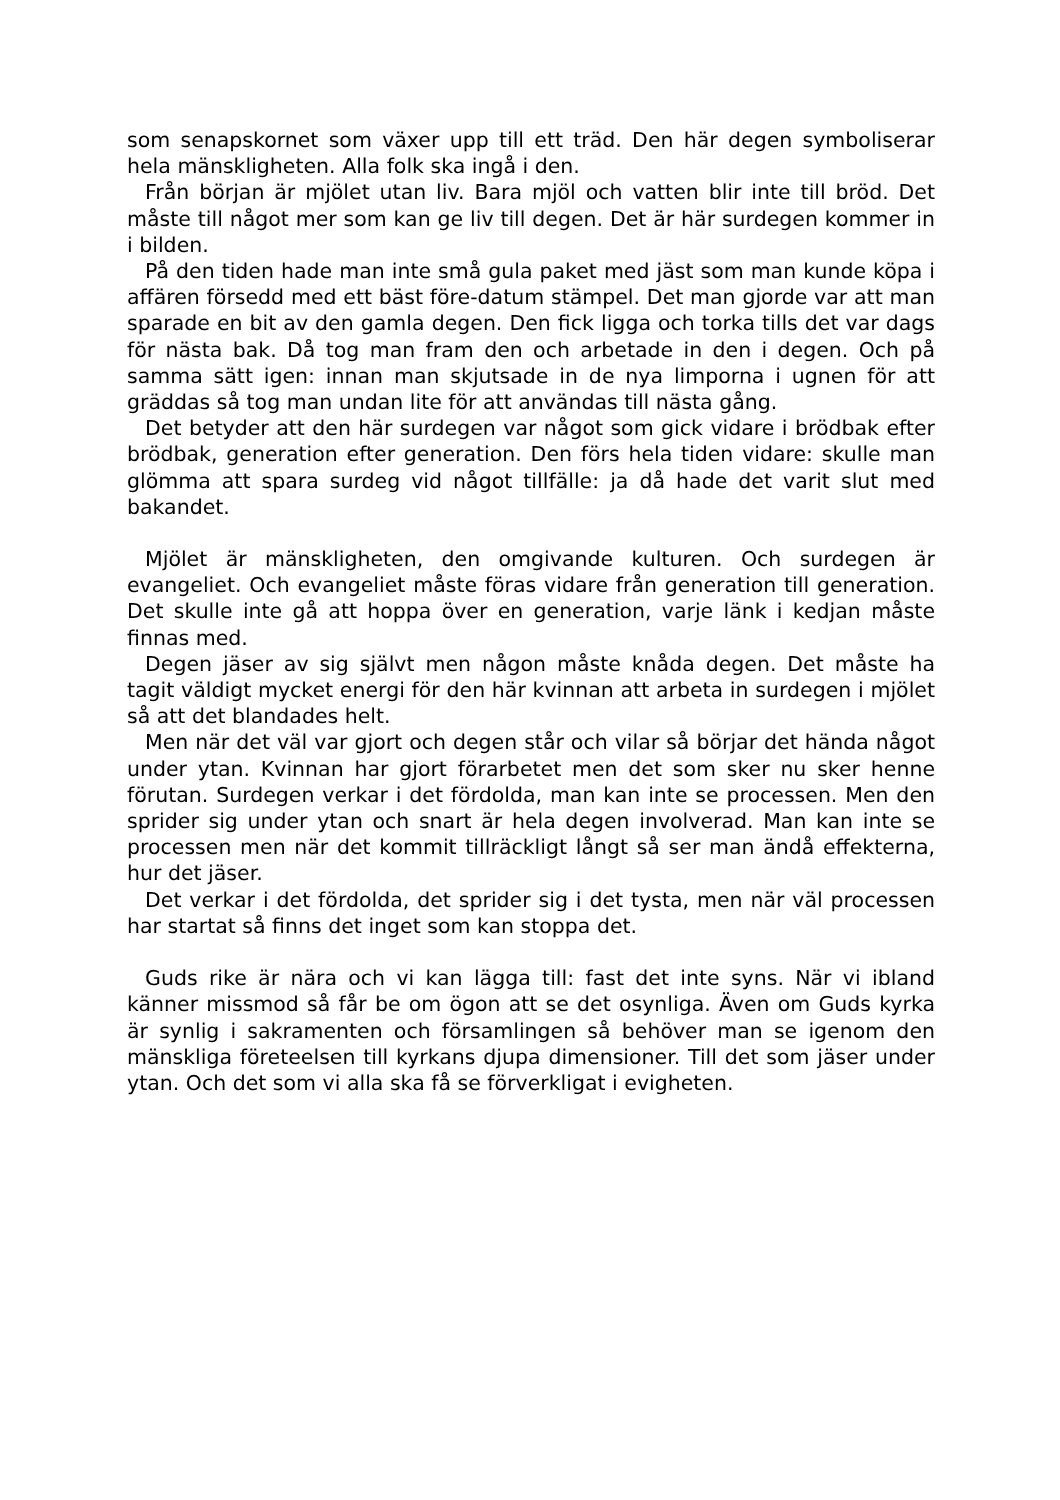som senapskornet som växer upp till ett träd. Den här degen symboliserar hela mänskligheten. Alla folk ska ingå i den.
Från början är mjölet utan liv. Bara mjöl och vatten blir inte till bröd. Det måste till något mer som kan ge liv till degen. Det är här surdegen kommer in i bilden.
På den tiden hade man inte små gula paket med jäst som man kunde köpa i affären försedd med ett bäst före-datum stämpel. Det man gjorde var att man sparade en bit av den gamla degen. Den fick ligga och torka tills det var dags för nästa bak. Då tog man fram den och arbetade in den i degen. Och på samma sätt igen: innan man skjutsade in de nya limporna i ugnen för att gräddas så tog man undan lite för att användas till nästa gång.
Det betyder att den här surdegen var något som gick vidare i brödbak efter brödbak, generation efter generation. Den förs hela tiden vidare: skulle man glömma att spara surdeg vid något tillfälle: ja då hade det varit slut med bakandet.
Mjölet är mänskligheten, den omgivande kulturen. Och surdegen är evangeliet. Och evangeliet måste föras vidare från generation till generation. Det skulle inte gå att hoppa över en generation, varje länk i kedjan måste finnas med.
Degen jäser av sig självt men någon måste knåda degen. Det måste ha tagit väldigt mycket energi för den här kvinnan att arbeta in surdegen i mjölet så att det blandades helt.
Men när det väl var gjort och degen står och vilar så börjar det hända något under ytan. Kvinnan har gjort förarbetet men det som sker nu sker henne förutan. Surdegen verkar i det fördolda, man kan inte se processen. Men den sprider sig under ytan och snart är hela degen involverad. Man kan inte se processen men när det kommit tillräckligt långt så ser man ändå effekterna, hur det jäser.
Det verkar i det fördolda, det sprider sig i det tysta, men när väl processen har startat så finns det inget som kan stoppa det.
Guds rike är nära och vi kan lägga till: fast det inte syns. När vi ibland känner missmod så får be om ögon att se det osynliga. Även om Guds kyrka är synlig i sakramenten och församlingen så behöver man se igenom den mänskliga företeelsen till kyrkans djupa dimensioner. Till det som jäser under ytan. Och det som vi alla ska få se förverkligat i evigheten.